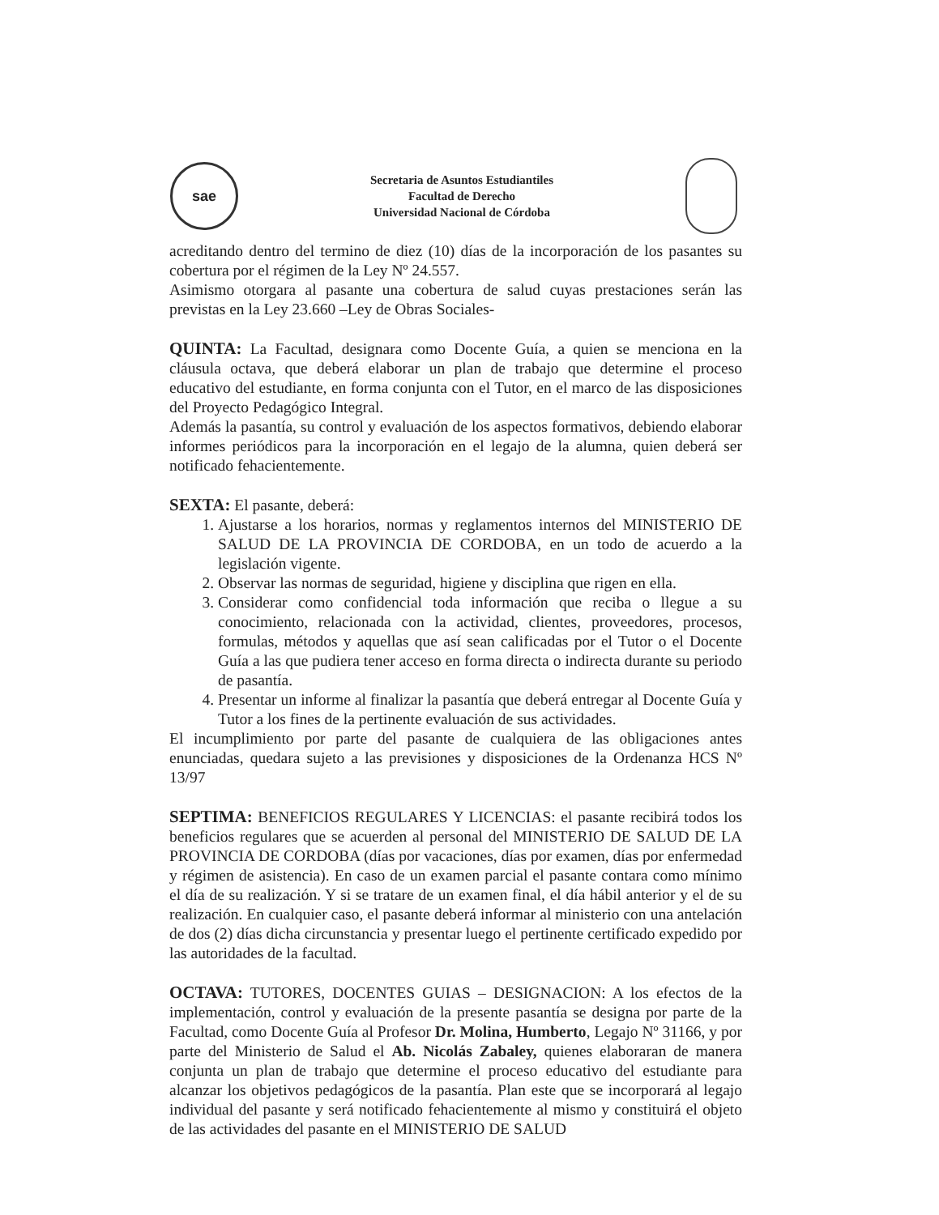sae
Secretaria de Asuntos Estudiantiles
Facultad de Derecho
Universidad Nacional de Córdoba
acreditando dentro del termino de diez (10) días de la incorporación de los pasantes su cobertura por el régimen de la Ley Nº 24.557.
Asimismo otorgara al pasante una cobertura de salud cuyas prestaciones serán las previstas en la Ley 23.660 –Ley de Obras Sociales-
QUINTA: La Facultad, designara como Docente Guía, a quien se menciona en la cláusula octava, que deberá elaborar un plan de trabajo que determine el proceso educativo del estudiante, en forma conjunta con el Tutor, en el marco de las disposiciones del Proyecto Pedagógico Integral.
Además la pasantía, su control y evaluación de los aspectos formativos, debiendo elaborar informes periódicos para la incorporación en el legajo de la alumna, quien deberá ser notificado fehacientemente.
SEXTA: El pasante, deberá:
1. Ajustarse a los horarios, normas y reglamentos internos del MINISTERIO DE SALUD DE LA PROVINCIA DE CORDOBA, en un todo de acuerdo a la legislación vigente.
2. Observar las normas de seguridad, higiene y disciplina que rigen en ella.
3. Considerar como confidencial toda información que reciba o llegue a su conocimiento, relacionada con la actividad, clientes, proveedores, procesos, formulas, métodos y aquellas que así sean calificadas por el Tutor o el Docente Guía a las que pudiera tener acceso en forma directa o indirecta durante su periodo de pasantía.
4. Presentar un informe al finalizar la pasantía que deberá entregar al Docente Guía y Tutor a los fines de la pertinente evaluación de sus actividades.
El incumplimiento por parte del pasante de cualquiera de las obligaciones antes enunciadas, quedara sujeto a las previsiones y disposiciones de la Ordenanza HCS Nº 13/97
SEPTIMA: BENEFICIOS REGULARES Y LICENCIAS: el pasante recibirá todos los beneficios regulares que se acuerden al personal del MINISTERIO DE SALUD DE LA PROVINCIA DE CORDOBA (días por vacaciones, días por examen, días por enfermedad y régimen de asistencia). En caso de un examen parcial el pasante contara como mínimo el día de su realización. Y si se tratare de un examen final, el día hábil anterior y el de su realización. En cualquier caso, el pasante deberá informar al ministerio con una antelación de dos (2) días dicha circunstancia y presentar luego el pertinente certificado expedido por las autoridades de la facultad.
OCTAVA: TUTORES, DOCENTES GUIAS – DESIGNACION: A los efectos de la implementación, control y evaluación de la presente pasantía se designa por parte de la Facultad, como Docente Guía al Profesor Dr. Molina, Humberto, Legajo Nº 31166, y por parte del Ministerio de Salud el Ab. Nicolás Zabaley, quienes elaboraran de manera conjunta un plan de trabajo que determine el proceso educativo del estudiante para alcanzar los objetivos pedagógicos de la pasantía. Plan este que se incorporará al legajo individual del pasante y será notificado fehacientemente al mismo y constituirá el objeto de las actividades del pasante en el MINISTERIO DE SALUD